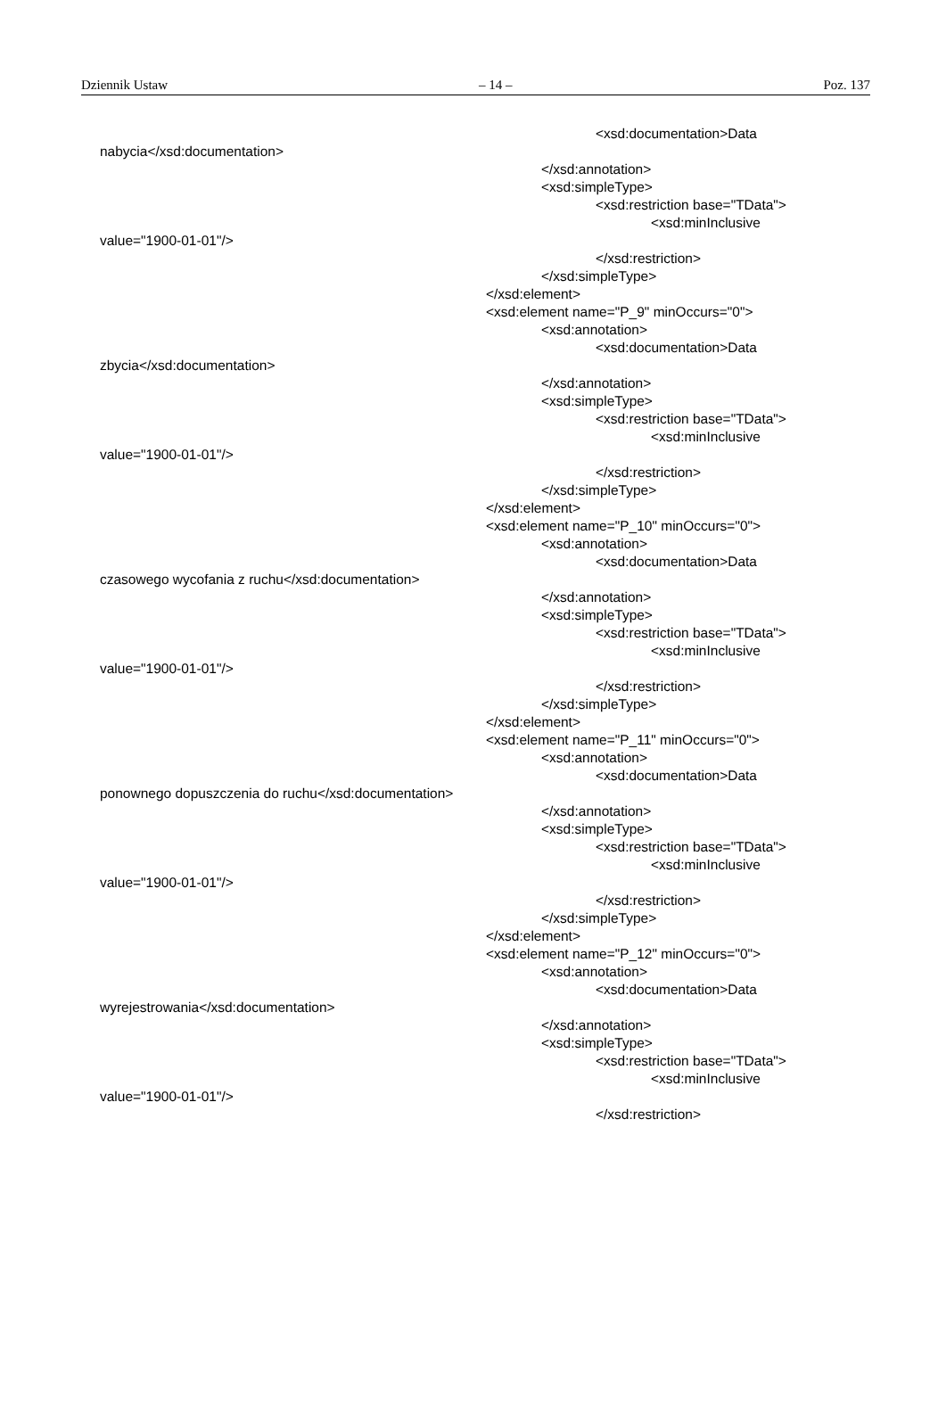Dziennik Ustaw – 14 – Poz. 137
<xsd:documentation>Data
nabycia</xsd:documentation>
</xsd:annotation>
<xsd:simpleType>
<xsd:restriction base="TData">
<xsd:minInclusive
value="1900-01-01"/>
</xsd:restriction>
</xsd:simpleType>
</xsd:element>
<xsd:element name="P_9" minOccurs="0">
<xsd:annotation>
<xsd:documentation>Data
zbycia</xsd:documentation>
</xsd:annotation>
<xsd:simpleType>
<xsd:restriction base="TData">
<xsd:minInclusive
value="1900-01-01"/>
</xsd:restriction>
</xsd:simpleType>
</xsd:element>
<xsd:element name="P_10" minOccurs="0">
<xsd:annotation>
<xsd:documentation>Data
czasowego wycofania z ruchu</xsd:documentation>
</xsd:annotation>
<xsd:simpleType>
<xsd:restriction base="TData">
<xsd:minInclusive
value="1900-01-01"/>
</xsd:restriction>
</xsd:simpleType>
</xsd:element>
<xsd:element name="P_11" minOccurs="0">
<xsd:annotation>
<xsd:documentation>Data
ponownego dopuszczenia do ruchu</xsd:documentation>
</xsd:annotation>
<xsd:simpleType>
<xsd:restriction base="TData">
<xsd:minInclusive
value="1900-01-01"/>
</xsd:restriction>
</xsd:simpleType>
</xsd:element>
<xsd:element name="P_12" minOccurs="0">
<xsd:annotation>
<xsd:documentation>Data
wyrejestrowania</xsd:documentation>
</xsd:annotation>
<xsd:simpleType>
<xsd:restriction base="TData">
<xsd:minInclusive
value="1900-01-01"/>
</xsd:restriction>